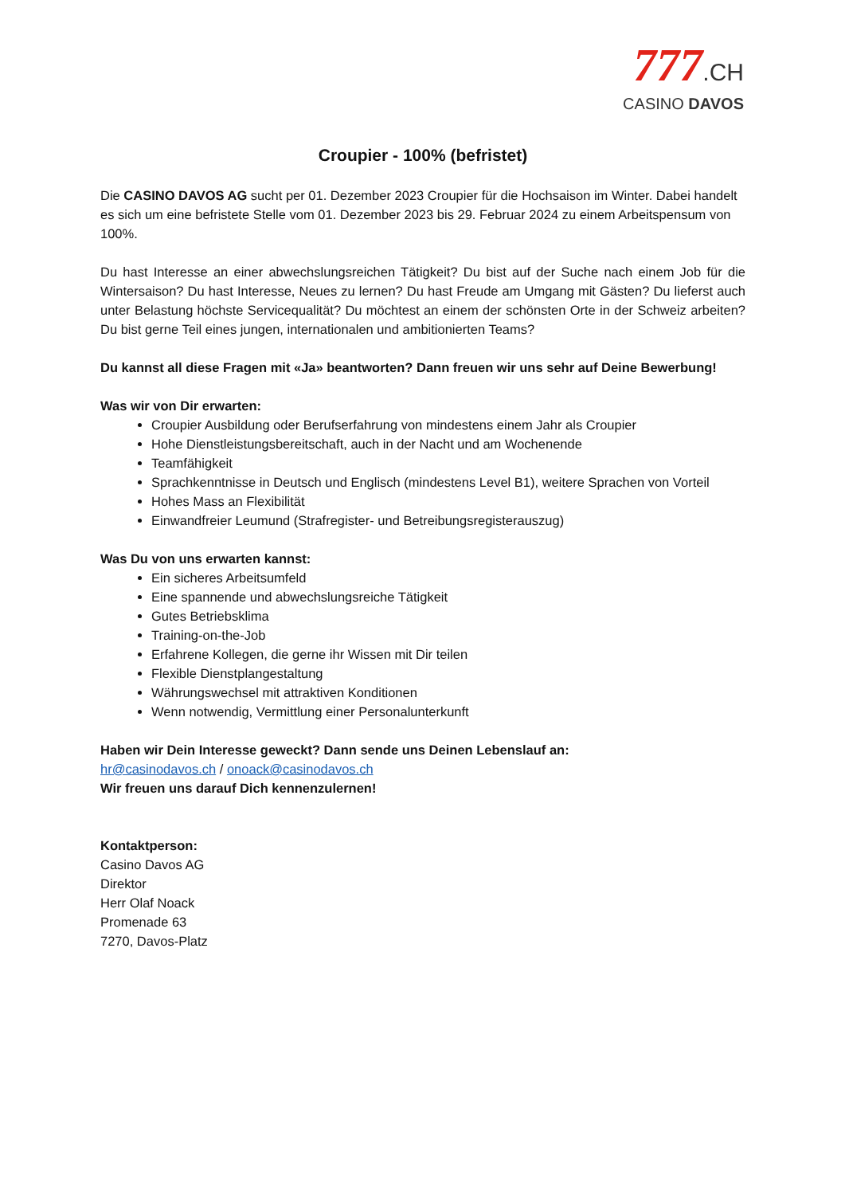777.CH
CASINO DAVOS
Croupier - 100% (befristet)
Die CASINO DAVOS AG sucht per 01. Dezember 2023 Croupier für die Hochsaison im Winter. Dabei handelt es sich um eine befristete Stelle vom 01. Dezember 2023 bis 29. Februar 2024 zu einem Arbeitspensum von 100%.
Du hast Interesse an einer abwechslungsreichen Tätigkeit? Du bist auf der Suche nach einem Job für die Wintersaison? Du hast Interesse, Neues zu lernen? Du hast Freude am Umgang mit Gästen? Du lieferst auch unter Belastung höchste Servicequalität? Du möchtest an einem der schönsten Orte in der Schweiz arbeiten? Du bist gerne Teil eines jungen, internationalen und ambitionierten Teams?
Du kannst all diese Fragen mit «Ja» beantworten? Dann freuen wir uns sehr auf Deine Bewerbung!
Was wir von Dir erwarten:
Croupier Ausbildung oder Berufserfahrung von mindestens einem Jahr als Croupier
Hohe Dienstleistungsbereitschaft, auch in der Nacht und am Wochenende
Teamfähigkeit
Sprachkenntnisse in Deutsch und Englisch (mindestens Level B1), weitere Sprachen von Vorteil
Hohes Mass an Flexibilität
Einwandfreier Leumund (Strafregister- und Betreibungsregisterauszug)
Was Du von uns erwarten kannst:
Ein sicheres Arbeitsumfeld
Eine spannende und abwechslungsreiche Tätigkeit
Gutes Betriebsklima
Training-on-the-Job
Erfahrene Kollegen, die gerne ihr Wissen mit Dir teilen
Flexible Dienstplangestaltung
Währungswechsel mit attraktiven Konditionen
Wenn notwendig, Vermittlung einer Personalunterkunft
Haben wir Dein Interesse geweckt? Dann sende uns Deinen Lebenslauf an:
hr@casinodavos.ch / onoack@casinodavos.ch
Wir freuen uns darauf Dich kennenzulernen!
Kontaktperson:
Casino Davos AG
Direktor
Herr Olaf Noack
Promenade 63
7270, Davos-Platz